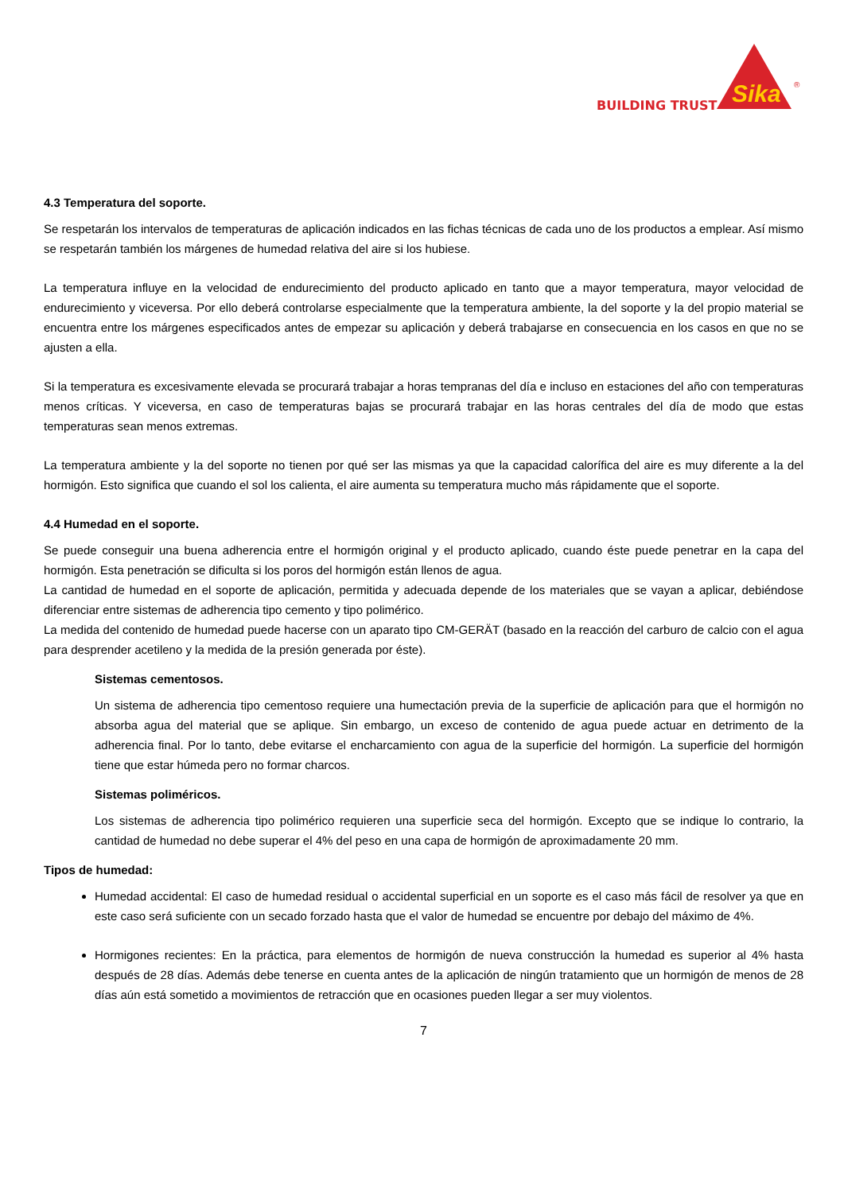BUILDING TRUST
Sika
®
4.3 Temperatura del soporte.
Se respetarán los intervalos de temperaturas de aplicación indicados en las fichas técnicas de cada uno de los productos a emplear. Así mismo se respetarán también los márgenes de humedad relativa del aire si los hubiese.
La temperatura influye en la velocidad de endurecimiento del producto aplicado en tanto que a mayor temperatura, mayor velocidad de endurecimiento y viceversa. Por ello deberá controlarse especialmente que la temperatura ambiente, la del soporte y la del propio material se encuentra entre los márgenes especificados antes de empezar su aplicación y deberá trabajarse en consecuencia en los casos en que no se ajusten a ella.
Si la temperatura es excesivamente elevada se procurará trabajar a horas tempranas del día e incluso en estaciones del año con temperaturas menos críticas. Y viceversa, en caso de temperaturas bajas se procurará trabajar en las horas centrales del día de modo que estas temperaturas sean menos extremas.
La temperatura ambiente y la del soporte no tienen por qué ser las mismas ya que la capacidad calorífica del aire es muy diferente a la del hormigón. Esto significa que cuando el sol los calienta, el aire aumenta su temperatura mucho más rápidamente que el soporte.
4.4 Humedad en el soporte.
Se puede conseguir una buena adherencia entre el hormigón original y el producto aplicado, cuando éste puede penetrar en la capa del hormigón. Esta penetración se dificulta si los poros del hormigón están llenos de agua.
La cantidad de humedad en el soporte de aplicación, permitida y adecuada depende de los materiales que se vayan a aplicar, debiéndose diferenciar entre sistemas de adherencia tipo cemento y tipo polimérico.
La medida del contenido de humedad puede hacerse con un aparato tipo CM-GERÄT (basado en la reacción del carburo de calcio con el agua para desprender acetileno y la medida de la presión generada por éste).
Sistemas cementosos.
Un sistema de adherencia tipo cementoso requiere una humectación previa de la superficie de aplicación para que el hormigón no absorba agua del material que se aplique. Sin embargo, un exceso de contenido de agua puede actuar en detrimento de la adherencia final. Por lo tanto, debe evitarse el encharcamiento con agua de la superficie del hormigón. La superficie del hormigón tiene que estar húmeda pero no formar charcos.
Sistemas poliméricos.
Los sistemas de adherencia tipo polimérico requieren una superficie seca del hormigón. Excepto que se indique lo contrario, la cantidad de humedad no debe superar el 4% del peso en una capa de hormigón de aproximadamente 20 mm.
Tipos de humedad:
Humedad accidental: El caso de humedad residual o accidental superficial en un soporte es el caso más fácil de resolver ya que en este caso será suficiente con un secado forzado hasta que el valor de humedad se encuentre por debajo del máximo de 4%.
Hormigones recientes: En la práctica, para elementos de hormigón de nueva construcción la humedad es superior al 4% hasta después de 28 días. Además debe tenerse en cuenta antes de la aplicación de ningún tratamiento que un hormigón de menos de 28 días aún está sometido a movimientos de retracción que en ocasiones pueden llegar a ser muy violentos.
7